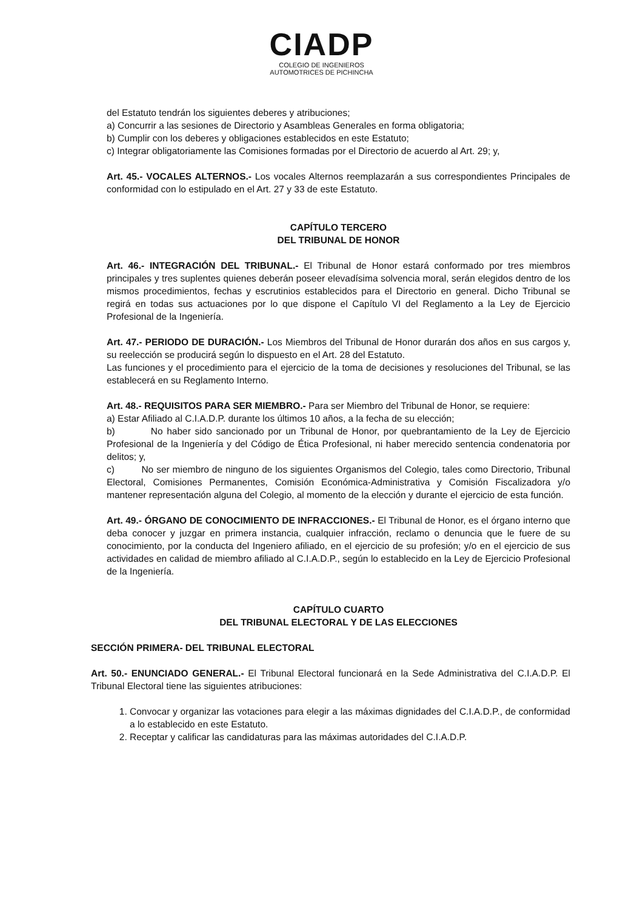CIADP
COLEGIO DE INGENIEROS
AUTOMOTRICES DE PICHINCHA
del Estatuto tendrán los siguientes deberes y atribuciones;
a) Concurrir a las sesiones de Directorio y Asambleas Generales en forma obligatoria;
b) Cumplir con los deberes y obligaciones establecidos en este Estatuto;
c) Integrar obligatoriamente las Comisiones formadas por el Directorio de acuerdo al Art. 29; y,
Art. 45.- VOCALES ALTERNOS.- Los vocales Alternos reemplazarán a sus correspondientes Principales de conformidad con lo estipulado en el Art. 27 y 33 de este Estatuto.
CAPÍTULO TERCERO
DEL TRIBUNAL DE HONOR
Art. 46.- INTEGRACIÓN DEL TRIBUNAL.- El Tribunal de Honor estará conformado por tres miembros principales y tres suplentes quienes deberán poseer elevadísima solvencia moral, serán elegidos dentro de los mismos procedimientos, fechas y escrutinios establecidos para el Directorio en general. Dicho Tribunal se regirá en todas sus actuaciones por lo que dispone el Capítulo VI del Reglamento a la Ley de Ejercicio Profesional de la Ingeniería.
Art. 47.- PERIODO DE DURACIÓN.- Los Miembros del Tribunal de Honor durarán dos años en sus cargos y, su reelección se producirá según lo dispuesto en el Art. 28 del Estatuto.
Las funciones y el procedimiento para el ejercicio de la toma de decisiones y resoluciones del Tribunal, se las establecerá en su Reglamento Interno.
Art. 48.- REQUISITOS PARA SER MIEMBRO.- Para ser Miembro del Tribunal de Honor, se requiere:
a) Estar Afiliado al C.I.A.D.P. durante los últimos 10 años, a la fecha de su elección;
b) No haber sido sancionado por un Tribunal de Honor, por quebrantamiento de la Ley de Ejercicio Profesional de la Ingeniería y del Código de Ética Profesional, ni haber merecido sentencia condenatoria por delitos; y,
c) No ser miembro de ninguno de los siguientes Organismos del Colegio, tales como Directorio, Tribunal Electoral, Comisiones Permanentes, Comisión Económica-Administrativa y Comisión Fiscalizadora y/o mantener representación alguna del Colegio, al momento de la elección y durante el ejercicio de esta función.
Art. 49.- ÓRGANO DE CONOCIMIENTO DE INFRACCIONES.- El Tribunal de Honor, es el órgano interno que deba conocer y juzgar en primera instancia, cualquier infracción, reclamo o denuncia que le fuere de su conocimiento, por la conducta del Ingeniero afiliado, en el ejercicio de su profesión; y/o en el ejercicio de sus actividades en calidad de miembro afiliado al C.I.A.D.P., según lo establecido en la Ley de Ejercicio Profesional de la Ingeniería.
CAPÍTULO CUARTO
DEL TRIBUNAL ELECTORAL Y DE LAS ELECCIONES
SECCIÓN PRIMERA- DEL TRIBUNAL ELECTORAL
Art. 50.- ENUNCIADO GENERAL.- El Tribunal Electoral funcionará en la Sede Administrativa del C.I.A.D.P. El Tribunal Electoral tiene las siguientes atribuciones:
1. Convocar y organizar las votaciones para elegir a las máximas dignidades del C.I.A.D.P., de conformidad a lo establecido en este Estatuto.
2. Receptar y calificar las candidaturas para las máximas autoridades del C.I.A.D.P.